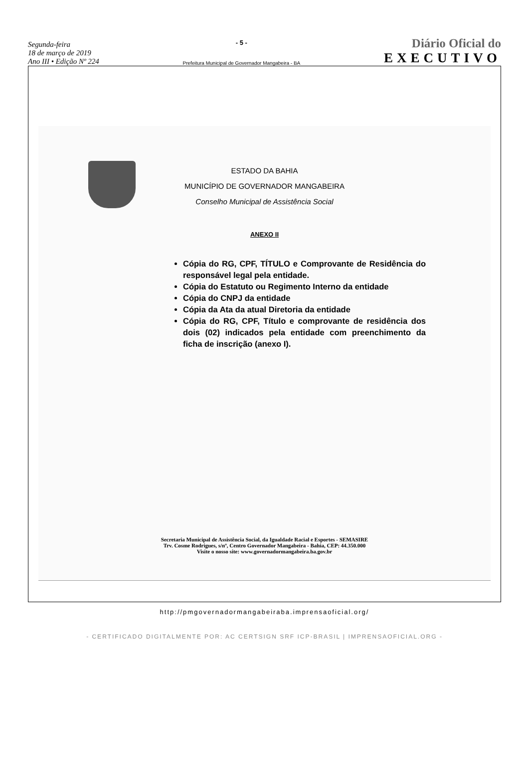Segunda-feira
18 de março de 2019
Ano III • Edição Nº 224
- 5 -
Prefeitura Municipal de Governador Mangabeira - BA
Diário Oficial do
EXECUTIVO
ESTADO DA BAHIA
MUNICÍPIO DE GOVERNADOR MANGABEIRA
Conselho Municipal de Assistência Social
ANEXO II
Cópia do RG, CPF, TÍTULO e Comprovante de Residência do responsável legal pela entidade.
Cópia do Estatuto ou Regimento Interno da entidade
Cópia do CNPJ da entidade
Cópia da Ata da atual Diretoria da entidade
Cópia do RG, CPF, Título e comprovante de residência dos dois (02) indicados pela entidade com preenchimento da ficha de inscrição (anexo I).
Secretaria Municipal de Assistência Social, da Igualdade Racial e Esportes - SEMASIRE
Trv. Cosme Rodrigues, s/nº, Centro Governador Mangabeira - Bahia, CEP: 44.350.000
Visite o nosso site: www.governadormangabeira.ba.gov.br
http://pmgovernadormangabeiraba.imprensaoficial.org/
- CERTIFICADO DIGITALMENTE POR: AC CERTSIGN SRF ICP-BRASIL | IMPRENSAOFICIAL.ORG -